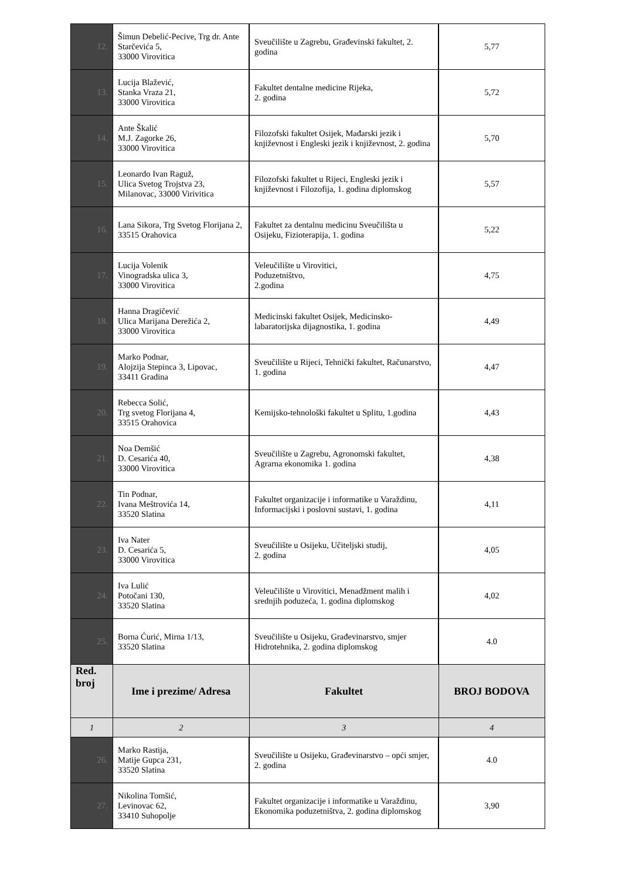| 12. | Šimun Debelić-Pecive, Trg dr. Ante Starčevića 5, 33000 Virovitica | Sveučilište u Zagrebu, Građevinski fakultet, 2. godina | 5,77 |
| 13. | Lucija Blažević, Stanka Vraza 21, 33000 Virovitica | Fakultet dentalne medicine Rijeka, 2. godina | 5,72 |
| 14. | Ante Škalić M.J. Zagorke 26, 33000 Virovitica | Filozofski fakultet Osijek, Mađarski jezik i književnost i Engleski jezik i književnost, 2. godina | 5,70 |
| 15. | Leonardo Ivan Raguž, Ulica Svetog Trojstva 23, Milanovac, 33000 Virivitica | Filozofski fakultet u Rijeci, Engleski jezik i književnost i Filozofija, 1. godina diplomskog | 5,57 |
| 16. | Lana Sikora, Trg Svetog Florijana 2, 33515 Orahovica | Fakultet za dentalnu medicinu Sveučilišta u Osijeku, Fizioterapija, 1. godina | 5,22 |
| 17. | Lucija Volenik Vinogradska ulica 3, 33000 Virovitica | Veleučilište u Virovitici, Poduzetništvo, 2.godina | 4,75 |
| 18. | Hanna Dragičević Ulica Marijana Derežića 2, 33000 Virovitica | Medicinski fakultet Osijek, Medicinsko-labaratorijska dijagnostika, 1. godina | 4,49 |
| 19. | Marko Podnar, Alojzija Stepinca 3, Lipovac, 33411 Gradina | Sveučilište u Rijeci, Tehnički fakultet, Računarstvo, 1. godina | 4,47 |
| 20. | Rebecca Solić, Trg svetog Florijana 4, 33515 Orahovica | Kemijsko-tehnološki fakultet u Splitu, 1.godina | 4,43 |
| 21. | Noa Demšić D. Cesarića 40, 33000 Virovitica | Sveučilište u Zagrebu, Agronomski fakultet, Agrarna ekonomika 1. godina | 4,38 |
| 22. | Tin Podnar, Ivana Meštrovića 14, 33520 Slatina | Fakultet organizacije i informatike u Varaždinu, Informacijski i poslovni sustavi, 1. godina | 4,11 |
| 23. | Iva Nater D. Cesarića 5, 33000 Virovitica | Sveučilište u Osijeku, Učiteljski studij, 2. godina | 4,05 |
| 24. | Iva Lulić Potočani 130, 33520 Slatina | Veleučilište u Virovitici, Menadžment malih i srednjih poduzeća, 1. godina diplomskog | 4,02 |
| 25. | Borna Ćurić, Mirna 1/13, 33520 Slatina | Sveučilište u Osijeku, Građevinarstvo, smjer Hidrotehnika, 2. godina diplomskog | 4.0 |
| Red. broj | Ime i prezime/ Adresa | Fakultet | BROJ BODOVA |
| 1 | 2 | 3 | 4 |
| 26. | Marko Rastija, Matije Gupca 231, 33520 Slatina | Sveučilište u Osijeku, Građevinarstvo – opći smjer, 2. godina | 4.0 |
| 27. | Nikolina Tomšić, Levinovac 62, 33410 Suhopolje | Fakultet organizacije i informatike u Varaždinu, Ekonomika poduzetništva, 2. godina diplomskog | 3,90 |